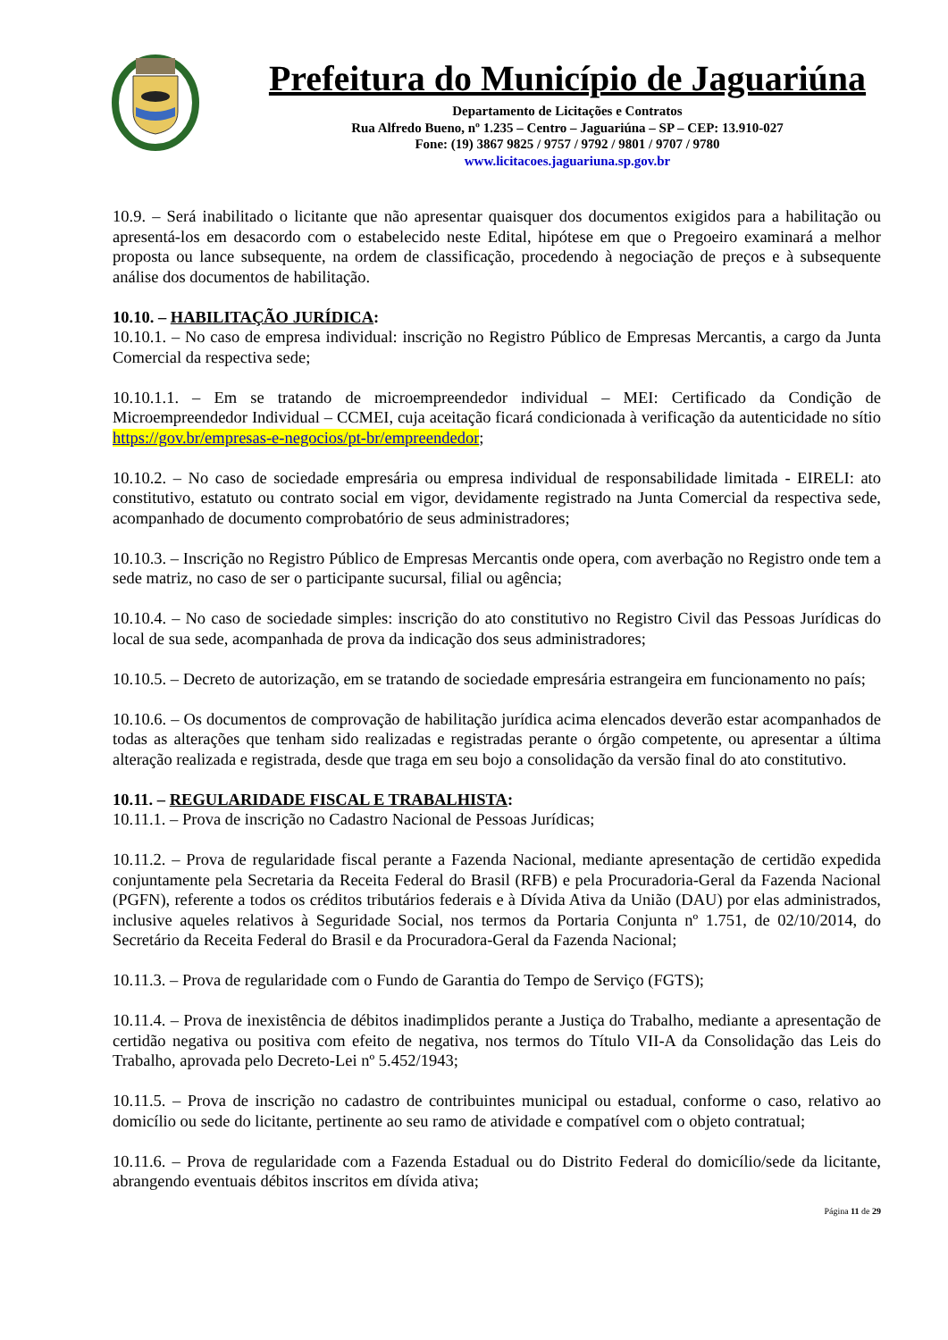Prefeitura do Município de Jaguariúna
Departamento de Licitações e Contratos
Rua Alfredo Bueno, nº 1.235 – Centro – Jaguariúna – SP – CEP: 13.910-027
Fone: (19) 3867 9825 / 9757 / 9792 / 9801 / 9707 / 9780
www.licitacoes.jaguariuna.sp.gov.br
10.9. – Será inabilitado o licitante que não apresentar quaisquer dos documentos exigidos para a habilitação ou apresentá-los em desacordo com o estabelecido neste Edital, hipótese em que o Pregoeiro examinará a melhor proposta ou lance subsequente, na ordem de classificação, procedendo à negociação de preços e à subsequente análise dos documentos de habilitação.
10.10. – HABILITAÇÃO JURÍDICA:
10.10.1. – No caso de empresa individual: inscrição no Registro Público de Empresas Mercantis, a cargo da Junta Comercial da respectiva sede;
10.10.1.1. – Em se tratando de microempreendedor individual – MEI: Certificado da Condição de Microempreendedor Individual – CCMEI, cuja aceitação ficará condicionada à verificação da autenticidade no sítio https://gov.br/empresas-e-negocios/pt-br/empreendedor;
10.10.2. – No caso de sociedade empresária ou empresa individual de responsabilidade limitada - EIRELI: ato constitutivo, estatuto ou contrato social em vigor, devidamente registrado na Junta Comercial da respectiva sede, acompanhado de documento comprobatório de seus administradores;
10.10.3. – Inscrição no Registro Público de Empresas Mercantis onde opera, com averbação no Registro onde tem a sede matriz, no caso de ser o participante sucursal, filial ou agência;
10.10.4. – No caso de sociedade simples: inscrição do ato constitutivo no Registro Civil das Pessoas Jurídicas do local de sua sede, acompanhada de prova da indicação dos seus administradores;
10.10.5. – Decreto de autorização, em se tratando de sociedade empresária estrangeira em funcionamento no país;
10.10.6. – Os documentos de comprovação de habilitação jurídica acima elencados deverão estar acompanhados de todas as alterações que tenham sido realizadas e registradas perante o órgão competente, ou apresentar a última alteração realizada e registrada, desde que traga em seu bojo a consolidação da versão final do ato constitutivo.
10.11. – REGULARIDADE FISCAL E TRABALHISTA:
10.11.1. – Prova de inscrição no Cadastro Nacional de Pessoas Jurídicas;
10.11.2. – Prova de regularidade fiscal perante a Fazenda Nacional, mediante apresentação de certidão expedida conjuntamente pela Secretaria da Receita Federal do Brasil (RFB) e pela Procuradoria-Geral da Fazenda Nacional (PGFN), referente a todos os créditos tributários federais e à Dívida Ativa da União (DAU) por elas administrados, inclusive aqueles relativos à Seguridade Social, nos termos da Portaria Conjunta nº 1.751, de 02/10/2014, do Secretário da Receita Federal do Brasil e da Procuradora-Geral da Fazenda Nacional;
10.11.3. – Prova de regularidade com o Fundo de Garantia do Tempo de Serviço (FGTS);
10.11.4. – Prova de inexistência de débitos inadimplidos perante a Justiça do Trabalho, mediante a apresentação de certidão negativa ou positiva com efeito de negativa, nos termos do Título VII-A da Consolidação das Leis do Trabalho, aprovada pelo Decreto-Lei nº 5.452/1943;
10.11.5. – Prova de inscrição no cadastro de contribuintes municipal ou estadual, conforme o caso, relativo ao domicílio ou sede do licitante, pertinente ao seu ramo de atividade e compatível com o objeto contratual;
10.11.6. – Prova de regularidade com a Fazenda Estadual ou do Distrito Federal do domicílio/sede da licitante, abrangendo eventuais débitos inscritos em dívida ativa;
Página 11 de 29